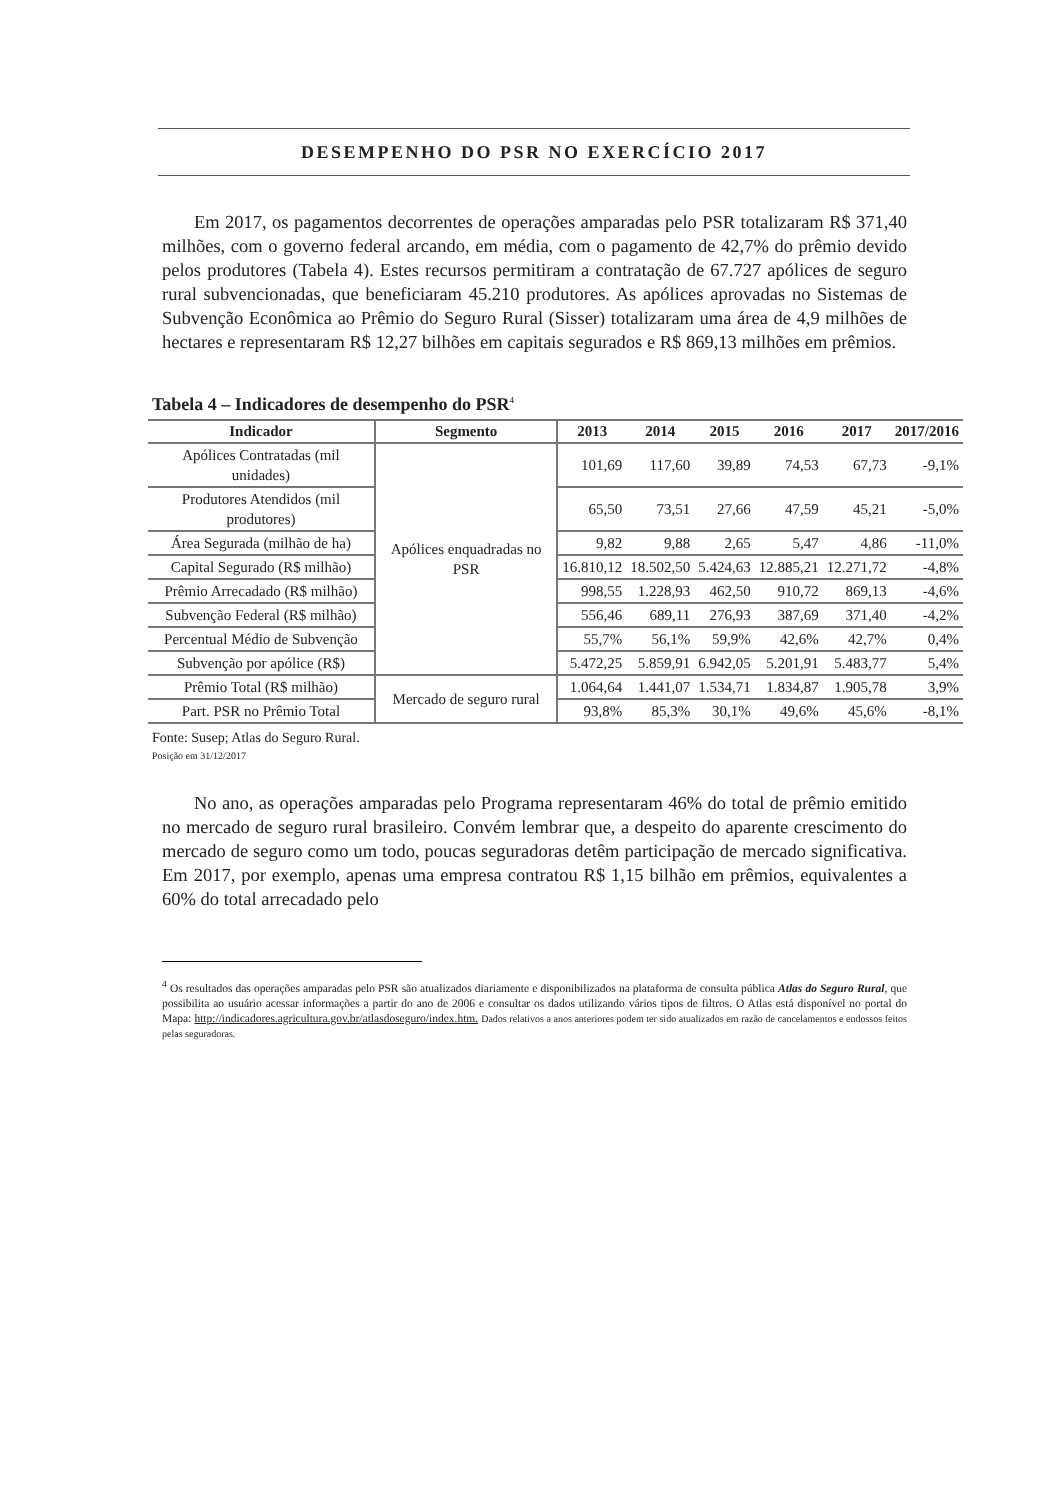DESEMPENHO DO PSR NO EXERCÍCIO 2017
Em 2017, os pagamentos decorrentes de operações amparadas pelo PSR totalizaram R$ 371,40 milhões, com o governo federal arcando, em média, com o pagamento de 42,7% do prêmio devido pelos produtores (Tabela 4). Estes recursos permitiram a contratação de 67.727 apólices de seguro rural subvencionadas, que beneficiaram 45.210 produtores. As apólices aprovadas no Sistemas de Subvenção Econômica ao Prêmio do Seguro Rural (Sisser) totalizaram uma área de 4,9 milhões de hectares e representaram R$ 12,27 bilhões em capitais segurados e R$ 869,13 milhões em prêmios.
Tabela 4 – Indicadores de desempenho do PSR<sup>4</sup>
| Indicador | Segmento | 2013 | 2014 | 2015 | 2016 | 2017 | 2017/2016 |
| --- | --- | --- | --- | --- | --- | --- | --- |
| Apólices Contratadas (mil unidades) | Apólices enquadradas no PSR | 101,69 | 117,60 | 39,89 | 74,53 | 67,73 | -9,1% |
| Produtores Atendidos (mil produtores) | | 65,50 | 73,51 | 27,66 | 47,59 | 45,21 | -5,0% |
| Área Segurada (milhão de ha) | | 9,82 | 9,88 | 2,65 | 5,47 | 4,86 | -11,0% |
| Capital Segurado (R$ milhão) | | 16.810,12 | 18.502,50 | 5.424,63 | 12.885,21 | 12.271,72 | -4,8% |
| Prêmio Arrecadado (R$ milhão) | | 998,55 | 1.228,93 | 462,50 | 910,72 | 869,13 | -4,6% |
| Subvenção Federal (R$ milhão) | | 556,46 | 689,11 | 276,93 | 387,69 | 371,40 | -4,2% |
| Percentual Médio de Subvenção | | 55,7% | 56,1% | 59,9% | 42,6% | 42,7% | 0,4% |
| Subvenção por apólice (R$) | | 5.472,25 | 5.859,91 | 6.942,05 | 5.201,91 | 5.483,77 | 5,4% |
| Prêmio Total (R$ milhão) | Mercado de seguro rural | 1.064,64 | 1.441,07 | 1.534,71 | 1.834,87 | 1.905,78 | 3,9% |
| Part. PSR no Prêmio Total | | 93,8% | 85,3% | 30,1% | 49,6% | 45,6% | -8,1% |
Fonte: Susep; Atlas do Seguro Rural.
Posição em 31/12/2017
No ano, as operações amparadas pelo Programa representaram 46% do total de prêmio emitido no mercado de seguro rural brasileiro. Convém lembrar que, a despeito do aparente crescimento do mercado de seguro como um todo, poucas seguradoras detêm participação de mercado significativa. Em 2017, por exemplo, apenas uma empresa contratou R$ 1,15 bilhão em prêmios, equivalentes a 60% do total arrecadado pelo
<sup>4</sup> Os resultados das operações amparadas pelo PSR são atualizados diariamente e disponibilizados na plataforma de consulta pública Atlas do Seguro Rural, que possibilita ao usuário acessar informações a partir do ano de 2006 e consultar os dados utilizando vários tipos de filtros. O Atlas está disponível no portal do Mapa: http://indicadores.agricultura.gov.br/atlasdoseguro/index.htm. Dados relativos a anos anteriores podem ter sido atualizados em razão de cancelamentos e endossos feitos pelas seguradoras.